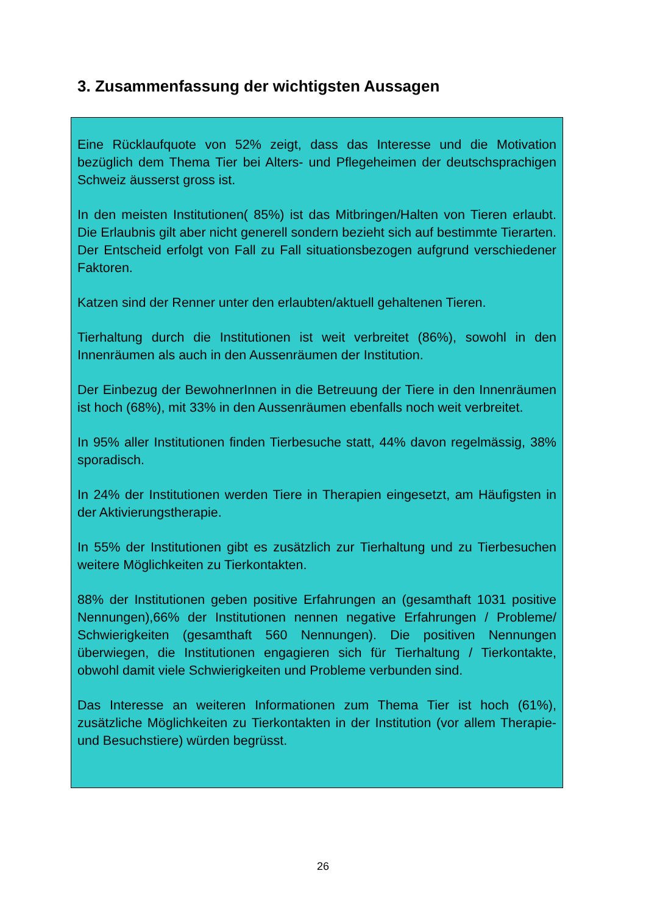3. Zusammenfassung der wichtigsten Aussagen
Eine Rücklaufquote von 52% zeigt, dass das Interesse und die Motivation bezüglich dem Thema Tier bei Alters- und Pflegeheimen der deutschsprachigen Schweiz äusserst gross ist.
In den meisten Institutionen( 85%) ist das Mitbringen/Halten von Tieren erlaubt. Die Erlaubnis gilt aber nicht generell sondern bezieht sich auf bestimmte Tierarten. Der Entscheid erfolgt von Fall zu Fall situationsbezogen aufgrund verschiedener Faktoren.
Katzen sind der Renner unter den erlaubten/aktuell gehaltenen Tieren.
Tierhaltung durch die Institutionen ist weit verbreitet (86%), sowohl in den Innenräumen als auch in den Aussenräumen der Institution.
Der Einbezug der BewohnerInnen in die Betreuung der Tiere in den Innenräumen ist hoch (68%), mit 33% in den Aussenräumen ebenfalls noch weit verbreitet.
In 95% aller Institutionen finden Tierbesuche statt, 44% davon regelmässig, 38% sporadisch.
In 24% der Institutionen werden Tiere in Therapien eingesetzt, am Häufigsten in der Aktivierungstherapie.
In 55% der Institutionen gibt es zusätzlich zur Tierhaltung und zu Tierbesuchen weitere Möglichkeiten zu Tierkontakten.
88% der Institutionen geben positive Erfahrungen an (gesamthaft 1031 positive Nennungen),66% der Institutionen nennen negative Erfahrungen / Probleme/ Schwierigkeiten (gesamthaft 560 Nennungen). Die positiven Nennungen überwiegen, die Institutionen engagieren sich für Tierhaltung / Tierkontakte, obwohl damit viele Schwierigkeiten und Probleme verbunden sind.
Das Interesse an weiteren Informationen zum Thema Tier ist hoch (61%), zusätzliche Möglichkeiten zu Tierkontakten in der Institution (vor allem Therapie- und Besuchstiere) würden begrüsst.
26